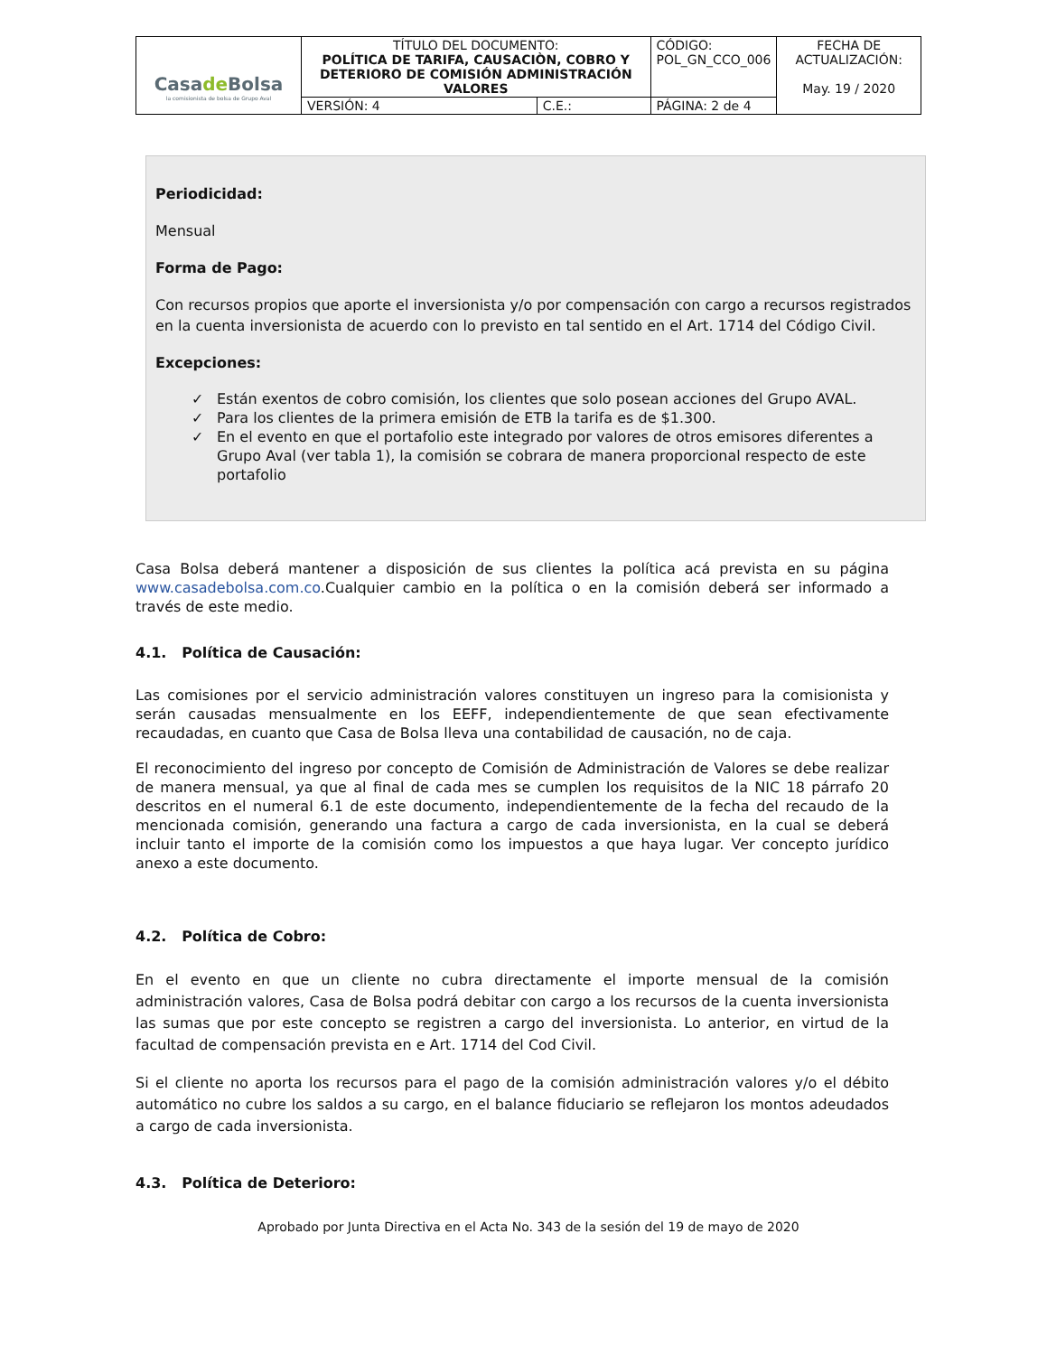| Casa de Bolsa la comisionista de bolsa de Grupo Aval | TÍTULO DEL DOCUMENTO: POLÍTICA DE TARIFA, CAUSACIÒN, COBRO Y DETERIORO DE COMISIÓN ADMINISTRACIÓN VALORES | | CÓDIGO: POL_GN_CCO_006 | FECHA DE ACTUALIZACIÓN: May. 19 / 2020 |
| | VERSIÓN: 4 | C.E.: | PÁGINA: 2 de 4 | |
Periodicidad:
Mensual
Forma de Pago:
Con recursos propios que aporte el inversionista y/o por compensación con cargo a recursos registrados en la cuenta inversionista de acuerdo con lo previsto en tal sentido en el Art. 1714 del Código Civil.
Excepciones:
✓ Están exentos de cobro comisión, los clientes que solo posean acciones del Grupo AVAL.
✓ Para los clientes de la primera emisión de ETB la tarifa es de $1.300.
✓ En el evento en que el portafolio este integrado por valores de otros emisores diferentes a Grupo Aval (ver tabla 1), la comisión se cobrara de manera proporcional respecto de este portafolio
Casa Bolsa deberá mantener a disposición de sus clientes la política acá prevista en su página www.casadebolsa.com.co.Cualquier cambio en la política o en la comisión deberá ser informado a través de este medio.
4.1. Política de Causación:
Las comisiones por el servicio administración valores constituyen un ingreso para la comisionista y serán causadas mensualmente en los EEFF, independientemente de que sean efectivamente recaudadas, en cuanto que Casa de Bolsa lleva una contabilidad de causación, no de caja.
El reconocimiento del ingreso por concepto de Comisión de Administración de Valores se debe realizar de manera mensual, ya que al final de cada mes se cumplen los requisitos de la NIC 18 párrafo 20 descritos en el numeral 6.1 de este documento, independientemente de la fecha del recaudo de la mencionada comisión, generando una factura a cargo de cada inversionista, en la cual se deberá incluir tanto el importe de la comisión como los impuestos a que haya lugar. Ver concepto jurídico anexo a este documento.
4.2. Política de Cobro:
En el evento en que un cliente no cubra directamente el importe mensual de la comisión administración valores, Casa de Bolsa podrá debitar con cargo a los recursos de la cuenta inversionista las sumas que por este concepto se registren a cargo del inversionista. Lo anterior, en virtud de la facultad de compensación prevista en e Art. 1714 del Cod Civil.
Si el cliente no aporta los recursos para el pago de la comisión administración valores y/o el débito automático no cubre los saldos a su cargo, en el balance fiduciario se reflejaron los montos adeudados a cargo de cada inversionista.
4.3. Política de Deterioro:
Aprobado por Junta Directiva en el Acta No. 343 de la sesión del 19 de mayo de 2020